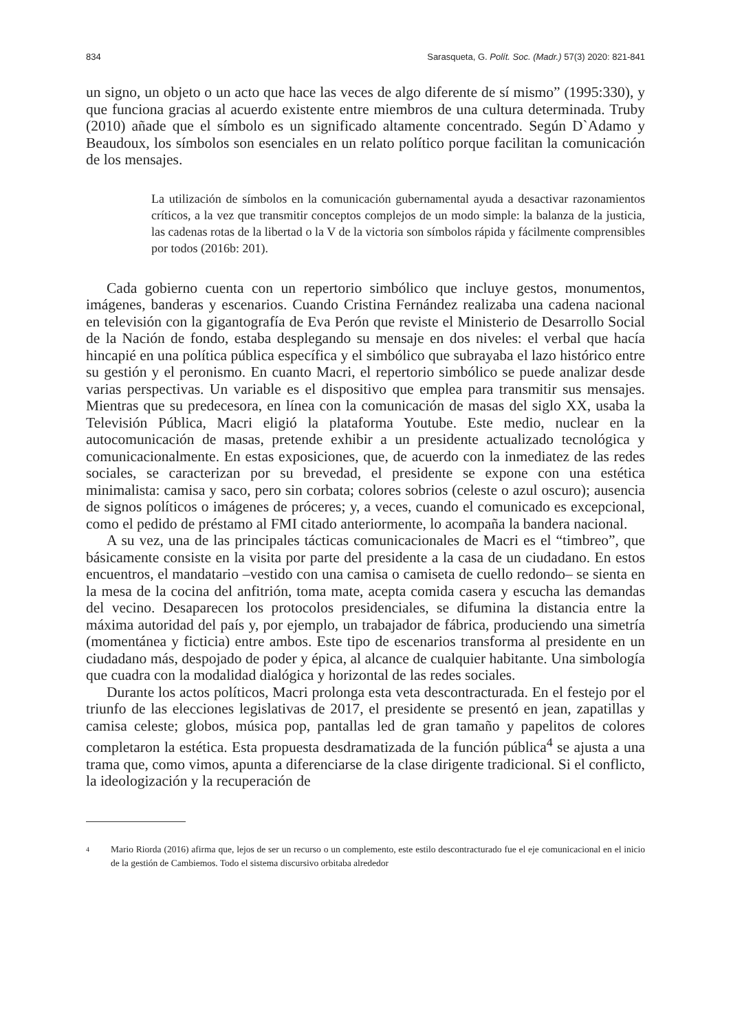834 Sarasqueta, G. Polít. Soc. (Madr.) 57(3) 2020: 821-841
un signo, un objeto o un acto que hace las veces de algo diferente de sí mismo” (1995:330), y que funciona gracias al acuerdo existente entre miembros de una cultura determinada. Truby (2010) añade que el símbolo es un significado altamente concentrado. Según D`Adamo y Beaudoux, los símbolos son esenciales en un relato político porque facilitan la comunicación de los mensajes.
La utilización de símbolos en la comunicación gubernamental ayuda a desactivar razonamientos críticos, a la vez que transmitir conceptos complejos de un modo simple: la balanza de la justicia, las cadenas rotas de la libertad o la V de la victoria son símbolos rápida y fácilmente comprensibles por todos (2016b: 201).
Cada gobierno cuenta con un repertorio simbólico que incluye gestos, monumentos, imágenes, banderas y escenarios. Cuando Cristina Fernández realizaba una cadena nacional en televisión con la gigantografía de Eva Perón que reviste el Ministerio de Desarrollo Social de la Nación de fondo, estaba desplegando su mensaje en dos niveles: el verbal que hacía hincapié en una política pública específica y el simbólico que subrayaba el lazo histórico entre su gestión y el peronismo. En cuanto Macri, el repertorio simbólico se puede analizar desde varias perspectivas. Un variable es el dispositivo que emplea para transmitir sus mensajes. Mientras que su predecesora, en línea con la comunicación de masas del siglo XX, usaba la Televisión Pública, Macri eligió la plataforma Youtube. Este medio, nuclear en la autocomunicación de masas, pretende exhibir a un presidente actualizado tecnológica y comunicacionalmente. En estas exposiciones, que, de acuerdo con la inmediatez de las redes sociales, se caracterizan por su brevedad, el presidente se expone con una estética minimalista: camisa y saco, pero sin corbata; colores sobrios (celeste o azul oscuro); ausencia de signos políticos o imágenes de próceres; y, a veces, cuando el comunicado es excepcional, como el pedido de préstamo al FMI citado anteriormente, lo acompaña la bandera nacional.
A su vez, una de las principales tácticas comunicacionales de Macri es el “timbreo”, que básicamente consiste en la visita por parte del presidente a la casa de un ciudadano. En estos encuentros, el mandatario –vestido con una camisa o camiseta de cuello redondo– se sienta en la mesa de la cocina del anfitrión, toma mate, acepta comida casera y escucha las demandas del vecino. Desaparecen los protocolos presidenciales, se difumina la distancia entre la máxima autoridad del país y, por ejemplo, un trabajador de fábrica, produciendo una simetría (momentánea y ficticia) entre ambos. Este tipo de escenarios transforma al presidente en un ciudadano más, despojado de poder y épica, al alcance de cualquier habitante. Una simbología que cuadra con la modalidad dialógica y horizontal de las redes sociales.
Durante los actos políticos, Macri prolonga esta veta descontracturada. En el festejo por el triunfo de las elecciones legislativas de 2017, el presidente se presentó en jean, zapatillas y camisa celeste; globos, música pop, pantallas led de gran tamaño y papelitos de colores completaron la estética. Esta propuesta desdramatizada de la función pública<sup>4</sup> se ajusta a una trama que, como vimos, apunta a diferenciarse de la clase dirigente tradicional. Si el conflicto, la ideologización y la recuperación de
4
Mario Riorda (2016) afirma que, lejos de ser un recurso o un complemento, este estilo descontracturado fue el eje comunicacional en el inicio de la gestión de Cambiemos. Todo el sistema discursivo orbitaba alrededor